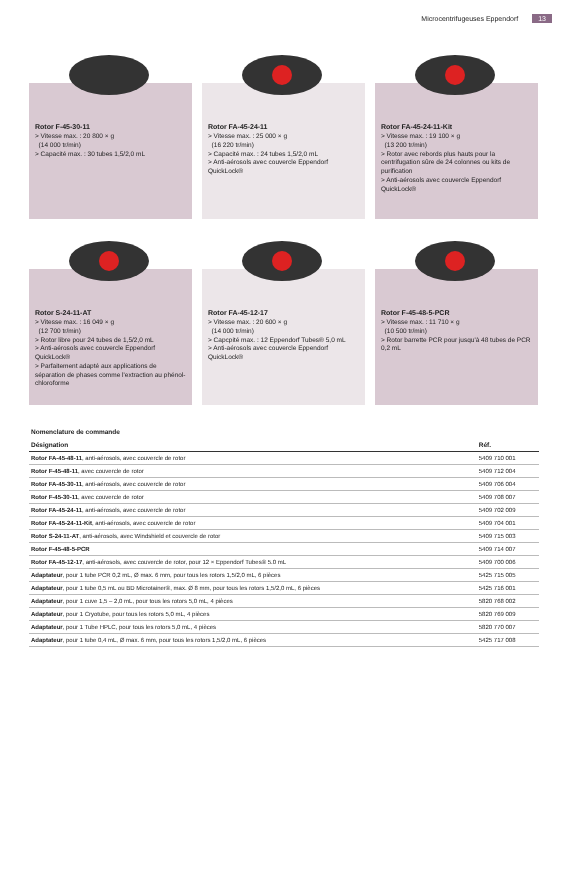Microcentrifugeuses Eppendorf 13
Rotor F-45-30-11
> Vitesse max. : 20 800 × g
(14 000 tr/min)
> Capacité max. : 30 tubes 1,5/2,0 mL
Rotor FA-45-24-11
> Vitesse max. : 25 000 × g
(16 220 tr/min)
> Capacité max. : 24 tubes 1,5/2,0 mL
> Anti-aérosols avec couvercle Eppendorf QuickLock®
Rotor FA-45-24-11-Kit
> Vitesse max. : 19 100 × g
(13 200 tr/min)
> Rotor avec rebords plus hauts pour la centrifugation sûre de 24 colonnes ou kits de purification
> Anti-aérosols avec couvercle Eppendorf QuickLock®
Rotor S-24-11-AT
> Vitesse max. : 16 049 × g
(12 700 tr/min)
> Rotor libre pour 24 tubes de 1,5/2,0 mL
> Anti-aérosols avec couvercle Eppendorf QuickLock®
> Parfaitement adapté aux applications de séparation de phases comme l'extraction au phénol-chloroforme
Rotor FA-45-12-17
> Vitesse max. : 20 600 × g
(14 000 tr/min)
> Capcpité max. : 12 Eppendorf Tubes® 5,0 mL
> Anti-aérosols avec couvercle Eppendorf QuickLock®
Rotor F-45-48-5-PCR
> Vitesse max. : 11 710 × g
(10 500 tr/min)
> Rotor barrette PCR pour jusqu'à 48 tubes de PCR 0,2 mL
| Nomenclature de commande | |
| Désignation | Réf. |
| Rotor FA-45-48-11 , anti-aérosols, avec couvercle de rotor | 5409 710 001 |
| Rotor F-45-48-11 , avec couvercle de rotor | 5409 712 004 |
| Rotor FA-45-30-11 , anti-aérosols, avec couvercle de rotor | 5409 706 004 |
| Rotor F-45-30-11 , avec couvercle de rotor | 5409 708 007 |
| Rotor FA-45-24-11 , anti-aérosols, avec couvercle de rotor | 5409 702 009 |
| Rotor FA-45-24-11-Kit , anti-aérosols, avec couvercle de rotor | 5409 704 001 |
| Rotor S-24-11-AT , anti-aérosols, avec Windshield et couvercle de rotor | 5409 715 003 |
| Rotor F-45-48-5-PCR | 5409 714 007 |
| Rotor FA-45-12-17 , anti-aérosols, avec couvercle de rotor, pour 12 × Eppendorf Tubes® 5.0 mL | 5409 700 006 |
| Adaptateur , pour 1 tube PCR 0,2 mL, Ø max. 6 mm, pour tous les rotors 1,5/2,0 mL, 6 pièces | 5425 715 005 |
| Adaptateur , pour 1 tube 0,5 mL ou BD Microtainer®, max. Ø 8 mm, pour tous les rotors 1,5/2,0 mL, 6 pièces | 5425 716 001 |
| Adaptateur , pour 1 cuve 1,5 – 2,0 mL, pour tous les rotors 5,0 mL, 4 pièces | 5820 768 002 |
| Adaptateur , pour 1 Cryotube, pour tous les rotors 5,0 mL, 4 pièces | 5820 769 009 |
| Adaptateur , pour 1 Tube HPLC, pour tous les rotors 5,0 mL, 4 pièces | 5820 770 007 |
| Adaptateur , pour 1 tube 0,4 mL, Ø max. 6 mm, pour tous les rotors 1,5/2,0 mL, 6 pièces | 5425 717 008 |